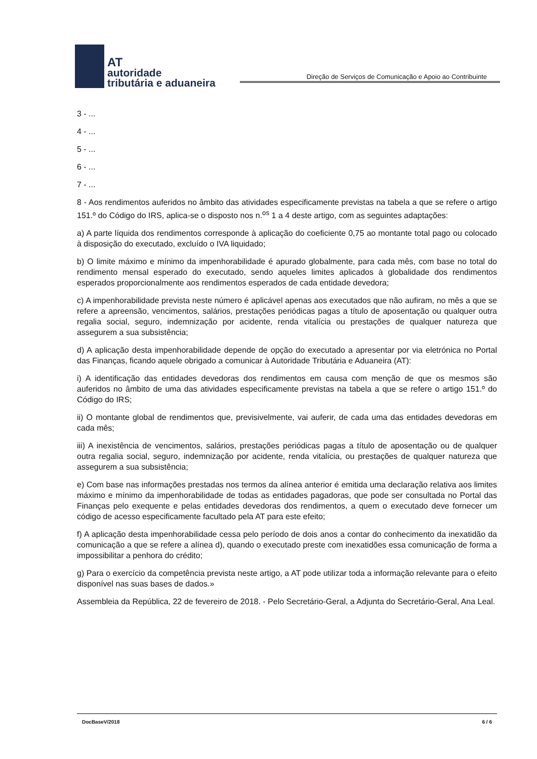AT
autoridade
tributária e aduaneira
Direção de Serviços de Comunicação e Apoio ao Contribuinte
3 - ...
4 - ...
5 - ...
6 - ...
7 - ...
8 - Aos rendimentos auferidos no âmbito das atividades especificamente previstas na tabela a que se refere o artigo 151.º do Código do IRS, aplica-se o disposto nos n.<sup>os</sup> 1 a 4 deste artigo, com as seguintes adaptações:
a) A parte líquida dos rendimentos corresponde à aplicação do coeficiente 0,75 ao montante total pago ou colocado à disposição do executado, excluído o IVA liquidado;
b) O limite máximo e mínimo da impenhorabilidade é apurado globalmente, para cada mês, com base no total do rendimento mensal esperado do executado, sendo aqueles limites aplicados à globalidade dos rendimentos esperados proporcionalmente aos rendimentos esperados de cada entidade devedora;
c) A impenhorabilidade prevista neste número é aplicável apenas aos executados que não aufiram, no mês a que se refere a apreensão, vencimentos, salários, prestações periódicas pagas a título de aposentação ou qualquer outra regalia social, seguro, indemnização por acidente, renda vitalícia ou prestações de qualquer natureza que assegurem a sua subsistência;
d) A aplicação desta impenhorabilidade depende de opção do executado a apresentar por via eletrónica no Portal das Finanças, ficando aquele obrigado a comunicar à Autoridade Tributária e Aduaneira (AT):
i) A identificação das entidades devedoras dos rendimentos em causa com menção de que os mesmos são auferidos no âmbito de uma das atividades especificamente previstas na tabela a que se refere o artigo 151.º do Código do IRS;
ii) O montante global de rendimentos que, previsivelmente, vai auferir, de cada uma das entidades devedoras em cada mês;
iii) A inexistência de vencimentos, salários, prestações periódicas pagas a título de aposentação ou de qualquer outra regalia social, seguro, indemnização por acidente, renda vitalícia, ou prestações de qualquer natureza que assegurem a sua subsistência;
e) Com base nas informações prestadas nos termos da alínea anterior é emitida uma declaração relativa aos limites máximo e mínimo da impenhorabilidade de todas as entidades pagadoras, que pode ser consultada no Portal das Finanças pelo exequente e pelas entidades devedoras dos rendimentos, a quem o executado deve fornecer um código de acesso especificamente facultado pela AT para este efeito;
f) A aplicação desta impenhorabilidade cessa pelo período de dois anos a contar do conhecimento da inexatidão da comunicação a que se refere a alínea d), quando o executado preste com inexatidões essa comunicação de forma a impossibilitar a penhora do crédito;
g) Para o exercício da competência prevista neste artigo, a AT pode utilizar toda a informação relevante para o efeito disponível nas suas bases de dados.»
Assembleia da República, 22 de fevereiro de 2018. - Pelo Secretário-Geral, a Adjunta do Secretário-Geral, Ana Leal.
DocBaseV/2018 6 / 6